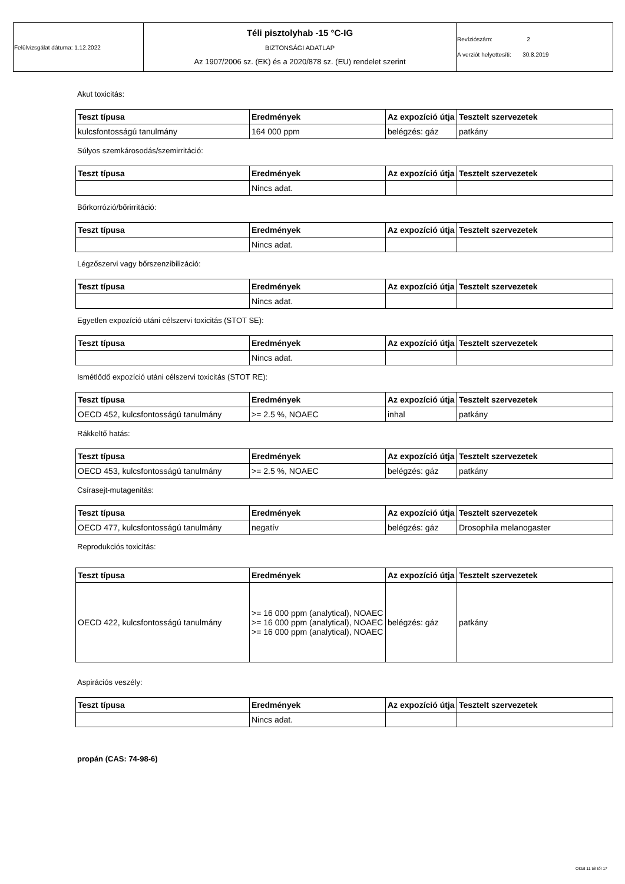| Felülvizsgálat dátuma: 1.12.2022 | Téli pisztolyhab -15 °C-IG BIZTONSÁGI ADATLAP Az 1907/2006 sz. (EK) és a 2020/878 sz. (EU) rendelet szerint | Revíziószám: 2 A verziót helyettesíti: 30.8.2019 |
Akut toxicitás:
| Teszt típusa | Eredmények | Az expozíció útja | Tesztelt szervezetek |
| --- | --- | --- | --- |
| kulcsfontosságú tanulmány | 164 000 ppm | belégzés: gáz | patkány |
Súlyos szemkárosodás/szemirritáció:
| Teszt típusa | Eredmények | Az expozíció útja | Tesztelt szervezetek |
| --- | --- | --- | --- |
| | Nincs adat. | | |
Bőrkorrózió/bőrirritáció:
| Teszt típusa | Eredmények | Az expozíció útja | Tesztelt szervezetek |
| --- | --- | --- | --- |
| | Nincs adat. | | |
Légzőszervi vagy bőrszenzibilizáció:
| Teszt típusa | Eredmények | Az expozíció útja | Tesztelt szervezetek |
| --- | --- | --- | --- |
| | Nincs adat. | | |
Egyetlen expozíció utáni célszervi toxicitás (STOT SE):
| Teszt típusa | Eredmények | Az expozíció útja | Tesztelt szervezetek |
| --- | --- | --- | --- |
| | Nincs adat. | | |
Ismétlődő expozíció utáni célszervi toxicitás (STOT RE):
| Teszt típusa | Eredmények | Az expozíció útja | Tesztelt szervezetek |
| --- | --- | --- | --- |
| OECD 452, kulcsfontosságú tanulmány | >= 2.5 %, NOAEC | inhal | patkány |
Rákkeltő hatás:
| Teszt típusa | Eredmények | Az expozíció útja | Tesztelt szervezetek |
| --- | --- | --- | --- |
| OECD 453, kulcsfontosságú tanulmány | >= 2.5 %, NOAEC | belégzés: gáz | patkány |
Csírasejt-mutagenitás:
| Teszt típusa | Eredmények | Az expozíció útja | Tesztelt szervezetek |
| --- | --- | --- | --- |
| OECD 477, kulcsfontosságú tanulmány | negatív | belégzés: gáz | Drosophila melanogaster |
Reprodukciós toxicitás:
| Teszt típusa | Eredmények | Az expozíció útja | Tesztelt szervezetek |
| --- | --- | --- | --- |
| OECD 422, kulcsfontosságú tanulmány | >= 16 000 ppm (analytical), NOAEC >= 16 000 ppm (analytical), NOAEC >= 16 000 ppm (analytical), NOAEC | belégzés: gáz | patkány |
Aspirációs veszély:
| Teszt típusa | Eredmények | Az expozíció útja | Tesztelt szervezetek |
| --- | --- | --- | --- |
| | Nincs adat. | | |
propán (CAS: 74-98-6)
Oldal 11 tól től 17